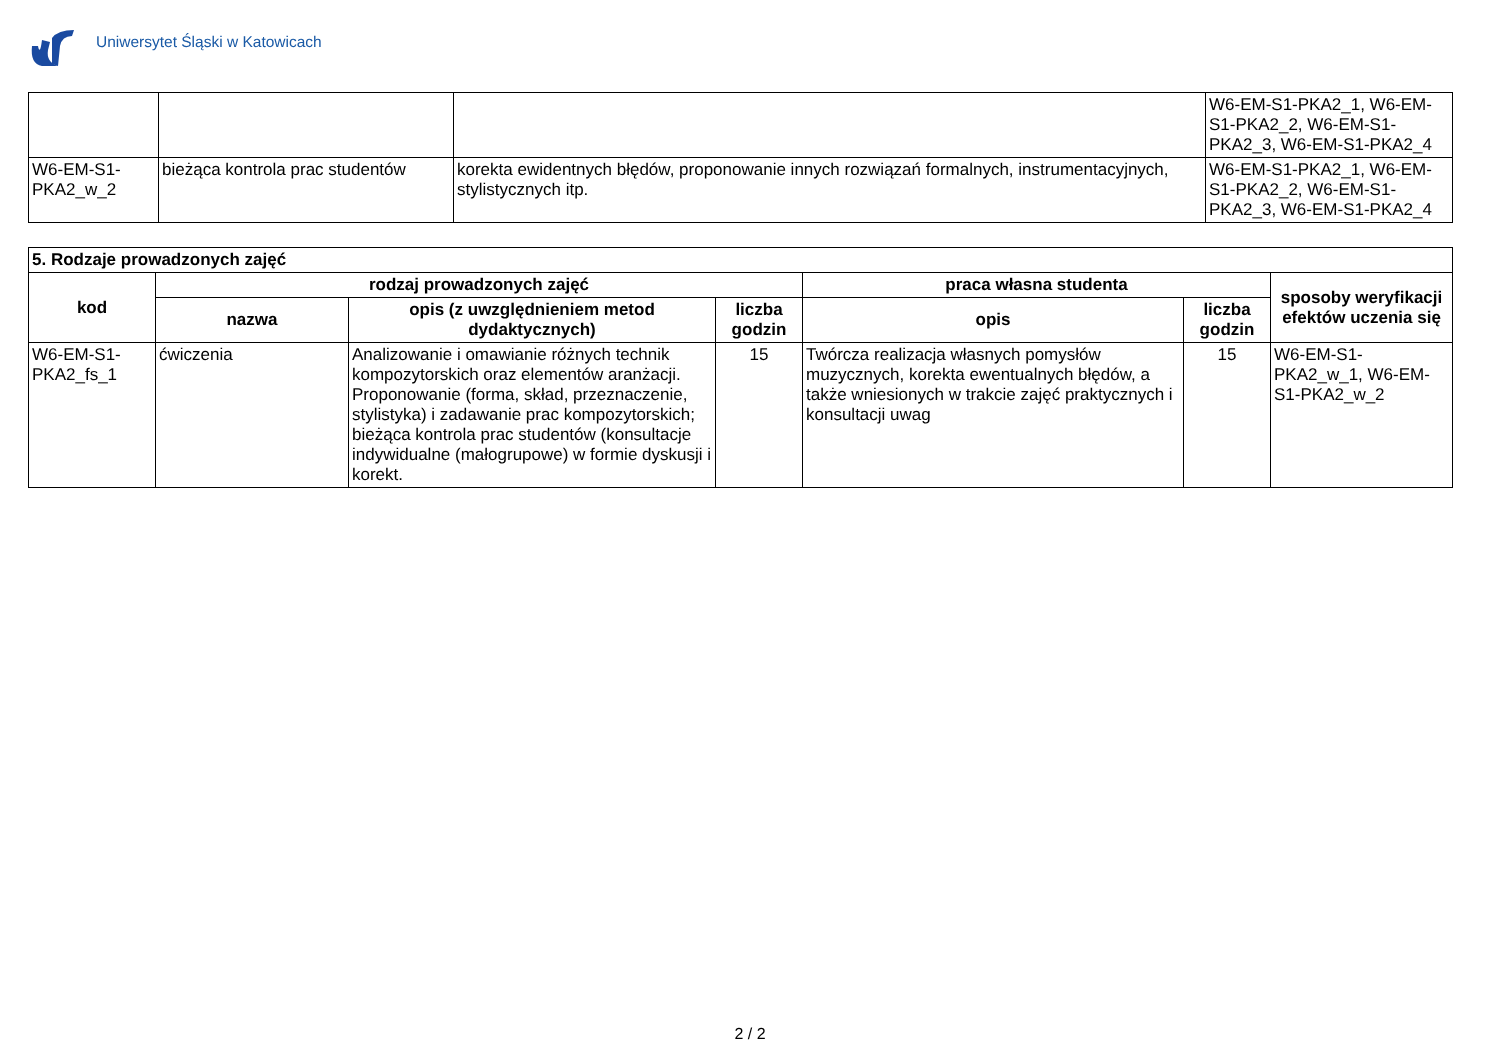Uniwersytet Śląski w Katowicach
| | | | W6-EM-S1-PKA2_1, W6-EM-S1-PKA2_2, W6-EM-S1-PKA2_3, W6-EM-S1-PKA2_4 |
| W6-EM-S1-PKA2_w_2 | bieżąca kontrola prac studentów | korekta ewidentnych błędów, proponowanie innych rozwiązań formalnych, instrumentacyjnych, stylistycznych itp. | W6-EM-S1-PKA2_1, W6-EM-S1-PKA2_2, W6-EM-S1-PKA2_3, W6-EM-S1-PKA2_4 |
| 5. Rodzaje prowadzonych zajęć | | | | | | |
| --- | --- | --- | --- | --- | --- | --- |
| kod | rodzaj prowadzonych zajęć | | | praca własna studenta | | sposoby weryfikacji efektów uczenia się |
| | nazwa | opis (z uwzględnieniem metod dydaktycznych) | liczba godzin | opis | liczba godzin | |
| W6-EM-S1-PKA2_fs_1 | ćwiczenia | Analizowanie i omawianie różnych technik kompozytorskich oraz elementów aranżacji. Proponowanie (forma, skład, przeznaczenie, stylistyka) i zadawanie prac kompozytorskich; bieżąca kontrola prac studentów (konsultacje indywidualne (małogrupowe) w formie dyskusji i korekt. | 15 | Twórcza realizacja własnych pomysłów muzycznych, korekta ewentualnych błędów, a także wniesionych w trakcie zajęć praktycznych i konsultacji uwag | 15 | W6-EM-S1-PKA2_w_1, W6-EM-S1-PKA2_w_2 |
2 / 2